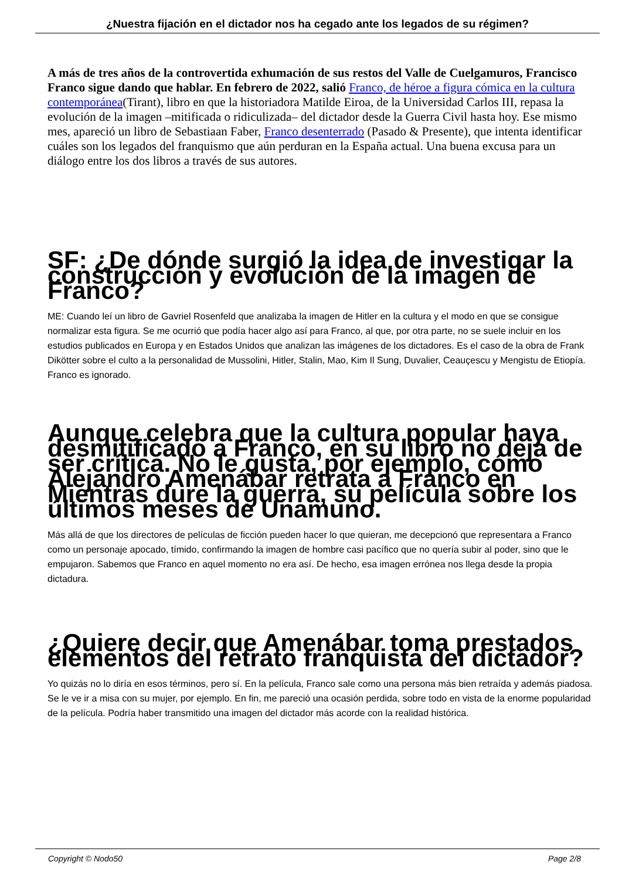¿Nuestra fijación en el dictador nos ha cegado ante los legados de su régimen?
A más de tres años de la controvertida exhumación de sus restos del Valle de Cuelgamuros, Francisco Franco sigue dando que hablar. En febrero de 2022, salió Franco, de héroe a figura cómica en la cultura contemporánea(Tirant), libro en que la historiadora Matilde Eiroa, de la Universidad Carlos III, repasa la evolución de la imagen –mitificada o ridiculizada– del dictador desde la Guerra Civil hasta hoy. Ese mismo mes, apareció un libro de Sebastiaan Faber, Franco desenterrado (Pasado & Presente), que intenta identificar cuáles son los legados del franquismo que aún perduran en la España actual. Una buena excusa para un diálogo entre los dos libros a través de sus autores.
SF: ¿De dónde surgió la idea de investigar la construcción y evolución de la imagen de Franco?
ME: Cuando leí un libro de Gavriel Rosenfeld que analizaba la imagen de Hitler en la cultura y el modo en que se consigue normalizar esta figura. Se me ocurrió que podía hacer algo así para Franco, al que, por otra parte, no se suele incluir en los estudios publicados en Europa y en Estados Unidos que analizan las imágenes de los dictadores. Es el caso de la obra de Frank Dikötter sobre el culto a la personalidad de Mussolini, Hitler, Stalin, Mao, Kim Il Sung, Duvalier, Ceauçescu y Mengistu de Etiopía. Franco es ignorado.
Aunque celebra que la cultura popular haya desmitificado a Franco, en su libro no deja de ser crítica. No le gusta, por ejemplo, cómo Alejandro Amenábar retrata a Franco en Mientras dure la guerra, su película sobre los últimos meses de Unamuno.
Más allá de que los directores de películas de ficción pueden hacer lo que quieran, me decepcionó que representara a Franco como un personaje apocado, tímido, confirmando la imagen de hombre casi pacífico que no quería subir al poder, sino que le empujaron. Sabemos que Franco en aquel momento no era así. De hecho, esa imagen errónea nos llega desde la propia dictadura.
¿Quiere decir que Amenábar toma prestados elementos del retrato franquista del dictador?
Yo quizás no lo diría en esos términos, pero sí. En la película, Franco sale como una persona más bien retraída y además piadosa. Se le ve ir a misa con su mujer, por ejemplo. En fin, me pareció una ocasión perdida, sobre todo en vista de la enorme popularidad de la película. Podría haber transmitido una imagen del dictador más acorde con la realidad histórica.
Copyright © Nodo50 Page 2/8